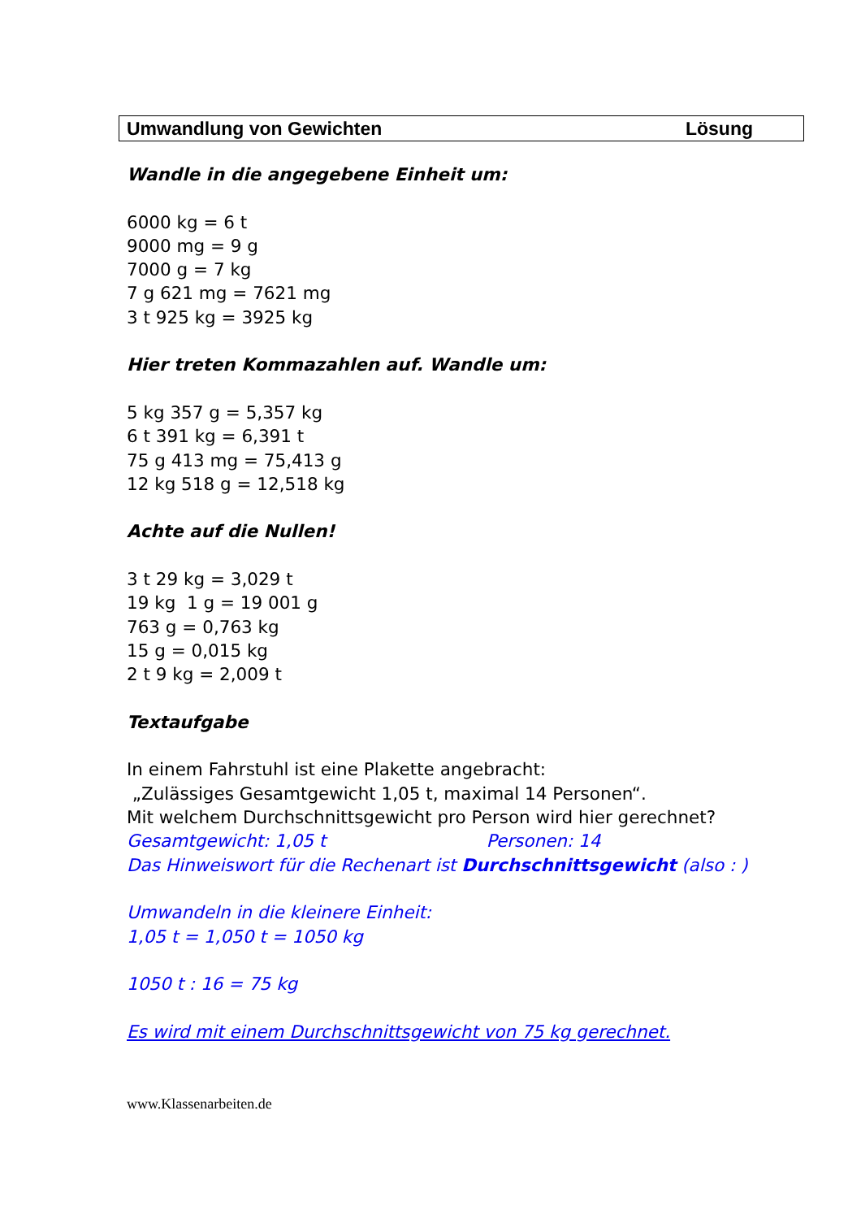Umwandlung von Gewichten Lösung
Wandle in die angegebene Einheit um:
6000 kg = 6 t
9000 mg = 9 g
7000 g = 7 kg
7 g 621 mg = 7621 mg
3 t 925 kg = 3925 kg
Hier treten Kommazahlen auf. Wandle um:
5 kg 357 g = 5,357 kg
6 t 391 kg = 6,391 t
75 g 413 mg = 75,413 g
12 kg 518 g = 12,518 kg
Achte auf die Nullen!
3 t 29 kg = 3,029 t
19 kg 1 g = 19 001 g
763 g = 0,763 kg
15 g = 0,015 kg
2 t 9 kg = 2,009 t
Textaufgabe
In einem Fahrstuhl ist eine Plakette angebracht:
„Zulässiges Gesamtgewicht 1,05 t, maximal 14 Personen“.
Mit welchem Durchschnittsgewicht pro Person wird hier gerechnet?
Gesamtgewicht: 1,05 t Personen: 14
Das Hinweiswort für die Rechenart ist Durchschnittsgewicht (also : )
Umwandeln in die kleinere Einheit:
1,05 t = 1,050 t = 1050 kg
1050 t : 16 = 75 kg
Es wird mit einem Durchschnittsgewicht von 75 kg gerechnet.
www.Klassenarbeiten.de